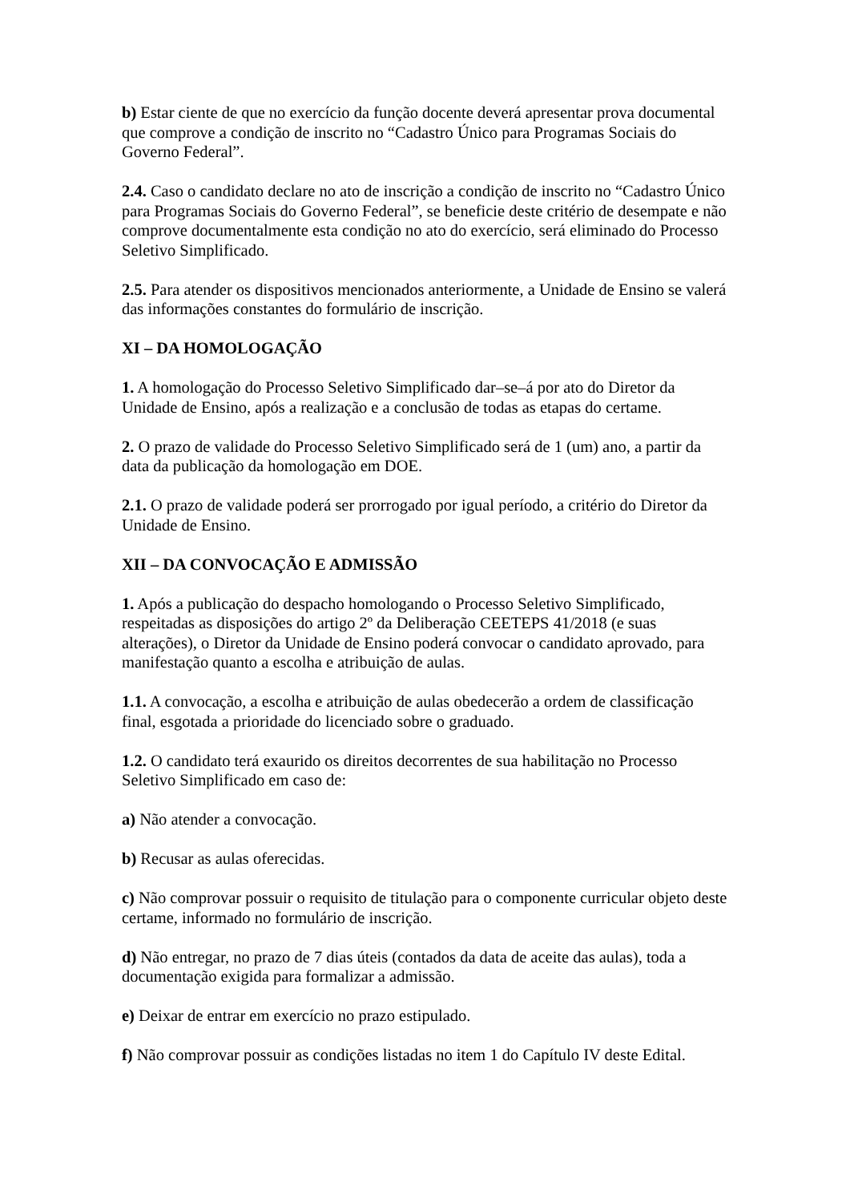b) Estar ciente de que no exercício da função docente deverá apresentar prova documental que comprove a condição de inscrito no “Cadastro Único para Programas Sociais do Governo Federal”.
2.4. Caso o candidato declare no ato de inscrição a condição de inscrito no “Cadastro Único para Programas Sociais do Governo Federal”, se beneficie deste critério de desempate e não comprove documentalmente esta condição no ato do exercício, será eliminado do Processo Seletivo Simplificado.
2.5. Para atender os dispositivos mencionados anteriormente, a Unidade de Ensino se valerá das informações constantes do formulário de inscrição.
XI – DA HOMOLOGAÇÃO
1. A homologação do Processo Seletivo Simplificado dar–se–á por ato do Diretor da Unidade de Ensino, após a realização e a conclusão de todas as etapas do certame.
2. O prazo de validade do Processo Seletivo Simplificado será de 1 (um) ano, a partir da data da publicação da homologação em DOE.
2.1. O prazo de validade poderá ser prorrogado por igual período, a critério do Diretor da Unidade de Ensino.
XII – DA CONVOCAÇÃO E ADMISSÃO
1. Após a publicação do despacho homologando o Processo Seletivo Simplificado, respeitadas as disposições do artigo 2º da Deliberação CEETEPS 41/2018 (e suas alterações), o Diretor da Unidade de Ensino poderá convocar o candidato aprovado, para manifestação quanto a escolha e atribuição de aulas.
1.1. A convocação, a escolha e atribuição de aulas obedecerão a ordem de classificação final, esgotada a prioridade do licenciado sobre o graduado.
1.2. O candidato terá exaurido os direitos decorrentes de sua habilitação no Processo Seletivo Simplificado em caso de:
a) Não atender a convocação.
b) Recusar as aulas oferecidas.
c) Não comprovar possuir o requisito de titulação para o componente curricular objeto deste certame, informado no formulário de inscrição.
d) Não entregar, no prazo de 7 dias úteis (contados da data de aceite das aulas), toda a documentação exigida para formalizar a admissão.
e) Deixar de entrar em exercício no prazo estipulado.
f) Não comprovar possuir as condições listadas no item 1 do Capítulo IV deste Edital.